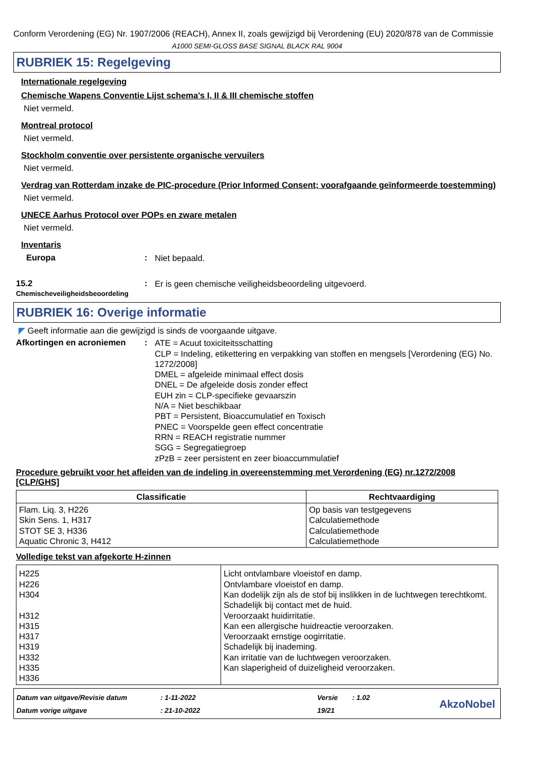Conform Verordening (EG) Nr. 1907/2006 (REACH), Annex II, zoals gewijzigd bij Verordening (EU) 2020/878 van de Commissie
A1000 SEMI-GLOSS BASE SIGNAL BLACK RAL 9004
RUBRIEK 15: Regelgeving
Internationale regelgeving
Chemische Wapens Conventie Lijst schema's I, II & III chemische stoffen
Niet vermeld.
Montreal protocol
Niet vermeld.
Stockholm conventie over persistente organische vervuilers
Niet vermeld.
Verdrag van Rotterdam inzake de PIC-procedure (Prior Informed Consent; voorafgaande geïnformeerde toestemming)
Niet vermeld.
UNECE Aarhus Protocol over POPs en zware metalen
Niet vermeld.
Inventaris
Europa :
Niet bepaald.
15.2
Chemischeveiligheidsbeoordeling
:
Er is geen chemische veiligheidsbeoordeling uitgevoerd.
RUBRIEK 16: Overige informatie
◤ Geeft informatie aan die gewijzigd is sinds de voorgaande uitgave.
Afkortingen en acroniemen :
ATE = Acuut toxiciteitsschatting
CLP = Indeling, etikettering en verpakking van stoffen en mengsels [Verordening (EG) No. 1272/2008]
DMEL = afgeleide minimaal effect dosis
DNEL = De afgeleide dosis zonder effect
EUH zin = CLP-specifieke gevaarszin
N/A = Niet beschikbaar
PBT = Persistent, Bioaccumulatief en Toxisch
PNEC = Voorspelde geen effect concentratie
RRN = REACH registratie nummer
SGG = Segregatiegroep
zPzB = zeer persistent en zeer bioaccummulatief
Procedure gebruikt voor het afleiden van de indeling in overeenstemming met Verordening (EG) nr.1272/2008 [CLP/GHS]
| Classificatie | Rechtvaardiging |
| --- | --- |
| Flam. Liq. 3, H226 Skin Sens. 1, H317 STOT SE 3, H336 Aquatic Chronic 3, H412 | Op basis van testgegevens Calculatiemethode Calculatiemethode Calculatiemethode |
Volledige tekst van afgekorte H-zinnen
| H225 H226 H304 H312 H315 H317 H319 H332 H335 H336 | Licht ontvlambare vloeistof en damp. Ontvlambare vloeistof en damp. Kan dodelijk zijn als de stof bij inslikken in de luchtwegen terechtkomt. Schadelijk bij contact met de huid. Veroorzaakt huidirritatie. Kan een allergische huidreactie veroorzaken. Veroorzaakt ernstige oogirritatie. Schadelijk bij inademing. Kan irritatie van de luchtwegen veroorzaken. Kan slaperigheid of duizeligheid veroorzaken. |
Datum van uitgave/Revisie datum
Datum vorige uitgave
: 1-11-2022
: 21-10-2022
Versie
19/21
: 1.02
AkzoNobel